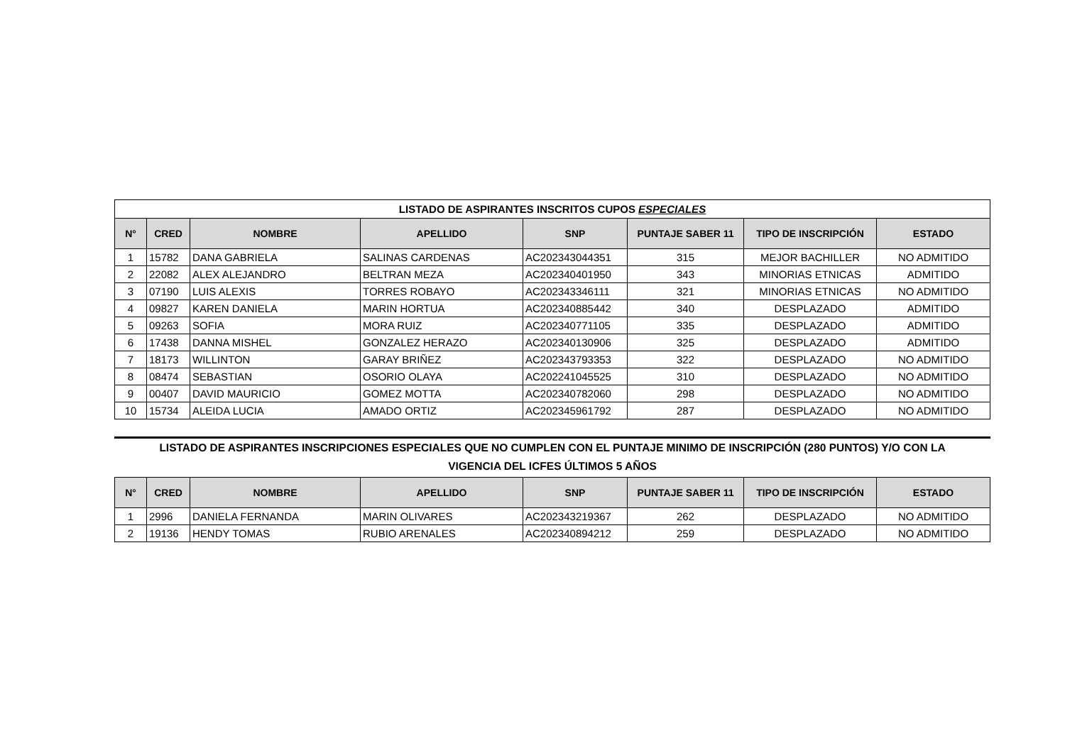| LISTADO DE ASPIRANTES INSCRITOS CUPOS ESPECIALES | | | | | | | |
| --- | --- | --- | --- | --- | --- | --- | --- |
| N° | CRED | NOMBRE | APELLIDO | SNP | PUNTAJE SABER 11 | TIPO DE INSCRIPCIÓN | ESTADO |
| 1 | 15782 | DANA GABRIELA | SALINAS CARDENAS | AC202343044351 | 315 | MEJOR BACHILLER | NO ADMITIDO |
| 2 | 22082 | ALEX ALEJANDRO | BELTRAN MEZA | AC202340401950 | 343 | MINORIAS ETNICAS | ADMITIDO |
| 3 | 07190 | LUIS ALEXIS | TORRES ROBAYO | AC202343346111 | 321 | MINORIAS ETNICAS | NO ADMITIDO |
| 4 | 09827 | KAREN DANIELA | MARIN HORTUA | AC202340885442 | 340 | DESPLAZADO | ADMITIDO |
| 5 | 09263 | SOFIA | MORA RUIZ | AC202340771105 | 335 | DESPLAZADO | ADMITIDO |
| 6 | 17438 | DANNA MISHEL | GONZALEZ HERAZO | AC202340130906 | 325 | DESPLAZADO | ADMITIDO |
| 7 | 18173 | WILLINTON | GARAY BRIÑEZ | AC202343793353 | 322 | DESPLAZADO | NO ADMITIDO |
| 8 | 08474 | SEBASTIAN | OSORIO OLAYA | AC202241045525 | 310 | DESPLAZADO | NO ADMITIDO |
| 9 | 00407 | DAVID MAURICIO | GOMEZ MOTTA | AC202340782060 | 298 | DESPLAZADO | NO ADMITIDO |
| 10 | 15734 | ALEIDA LUCIA | AMADO ORTIZ | AC202345961792 | 287 | DESPLAZADO | NO ADMITIDO |
LISTADO DE ASPIRANTES INSCRIPCIONES ESPECIALES QUE NO CUMPLEN CON EL PUNTAJE MINIMO DE INSCRIPCIÓN (280 PUNTOS) Y/O CON LA
VIGENCIA DEL ICFES ÚLTIMOS 5 AÑOS
| N° | CRED | NOMBRE | APELLIDO | SNP | PUNTAJE SABER 11 | TIPO DE INSCRIPCIÓN | ESTADO |
| --- | --- | --- | --- | --- | --- | --- | --- |
| 1 | 2996 | DANIELA FERNANDA | MARIN OLIVARES | AC202343219367 | 262 | DESPLAZADO | NO ADMITIDO |
| 2 | 19136 | HENDY TOMAS | RUBIO ARENALES | AC202340894212 | 259 | DESPLAZADO | NO ADMITIDO |